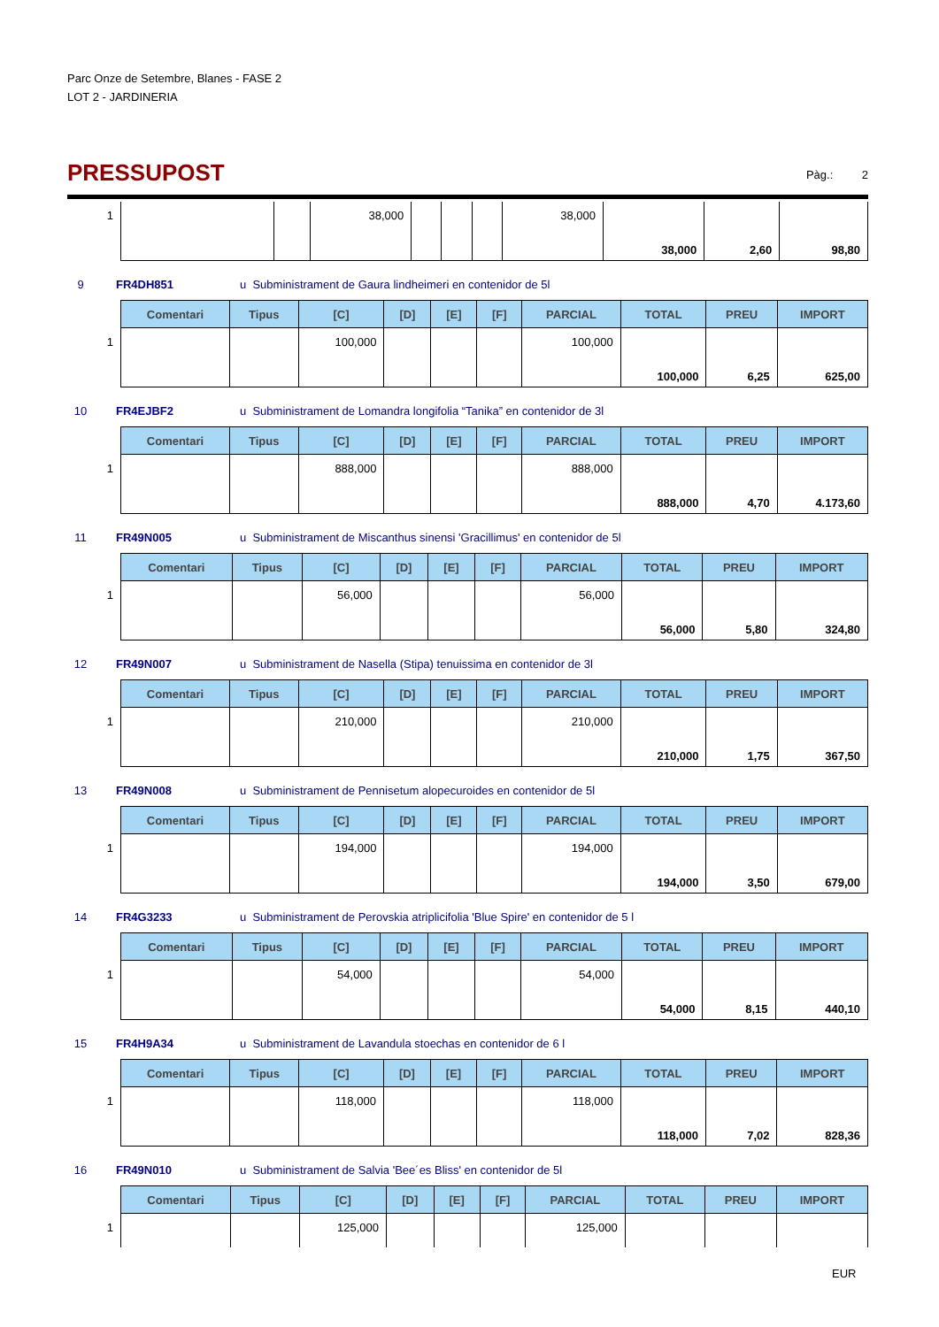Parc Onze de Setembre, Blanes - FASE 2
LOT 2 - JARDINERIA
PRESSUPOST
Pàg.: 2
| 1 | | | 38,000 | | | | 38,000 | | | |
| | | | | | | | | 38,000 | 2,60 | 98,80 |
9 FR4DH851 u Subministrament de Gaura lindheimeri en contenidor de 5l
| | Comentari | Tipus | [C] | [D] | [E] | [F] | PARCIAL | TOTAL | PREU | IMPORT |
| 1 | | | 100,000 | | | | 100,000 | | | |
| | | | | | | | | 100,000 | 6,25 | 625,00 |
10 FR4EJBF2 u Subministrament de Lomandra longifolia “Tanika” en contenidor de 3l
| | Comentari | Tipus | [C] | [D] | [E] | [F] | PARCIAL | TOTAL | PREU | IMPORT |
| 1 | | | 888,000 | | | | 888,000 | | | |
| | | | | | | | | 888,000 | 4,70 | 4.173,60 |
11 FR49N005 u Subministrament de Miscanthus sinensi 'Gracillimus' en contenidor de 5l
| | Comentari | Tipus | [C] | [D] | [E] | [F] | PARCIAL | TOTAL | PREU | IMPORT |
| 1 | | | 56,000 | | | | 56,000 | | | |
| | | | | | | | | 56,000 | 5,80 | 324,80 |
12 FR49N007 u Subministrament de Nasella (Stipa) tenuissima en contenidor de 3l
| | Comentari | Tipus | [C] | [D] | [E] | [F] | PARCIAL | TOTAL | PREU | IMPORT |
| 1 | | | 210,000 | | | | 210,000 | | | |
| | | | | | | | | 210,000 | 1,75 | 367,50 |
13 FR49N008 u Subministrament de Pennisetum alopecuroides en contenidor de 5l
| | Comentari | Tipus | [C] | [D] | [E] | [F] | PARCIAL | TOTAL | PREU | IMPORT |
| 1 | | | 194,000 | | | | 194,000 | | | |
| | | | | | | | | 194,000 | 3,50 | 679,00 |
14 FR4G3233 u Subministrament de Perovskia atriplicifolia 'Blue Spire' en contenidor de 5 l
| | Comentari | Tipus | [C] | [D] | [E] | [F] | PARCIAL | TOTAL | PREU | IMPORT |
| 1 | | | 54,000 | | | | 54,000 | | | |
| | | | | | | | | 54,000 | 8,15 | 440,10 |
15 FR4H9A34 u Subministrament de Lavandula stoechas en contenidor de 6 l
| | Comentari | Tipus | [C] | [D] | [E] | [F] | PARCIAL | TOTAL | PREU | IMPORT |
| 1 | | | 118,000 | | | | 118,000 | | | |
| | | | | | | | | 118,000 | 7,02 | 828,36 |
16 FR49N010 u Subministrament de Salvia 'Bee´es Bliss' en contenidor de 5l
| | Comentari | Tipus | [C] | [D] | [E] | [F] | PARCIAL | TOTAL | PREU | IMPORT |
| 1 | | | 125,000 | | | | 125,000 | | | |
EUR